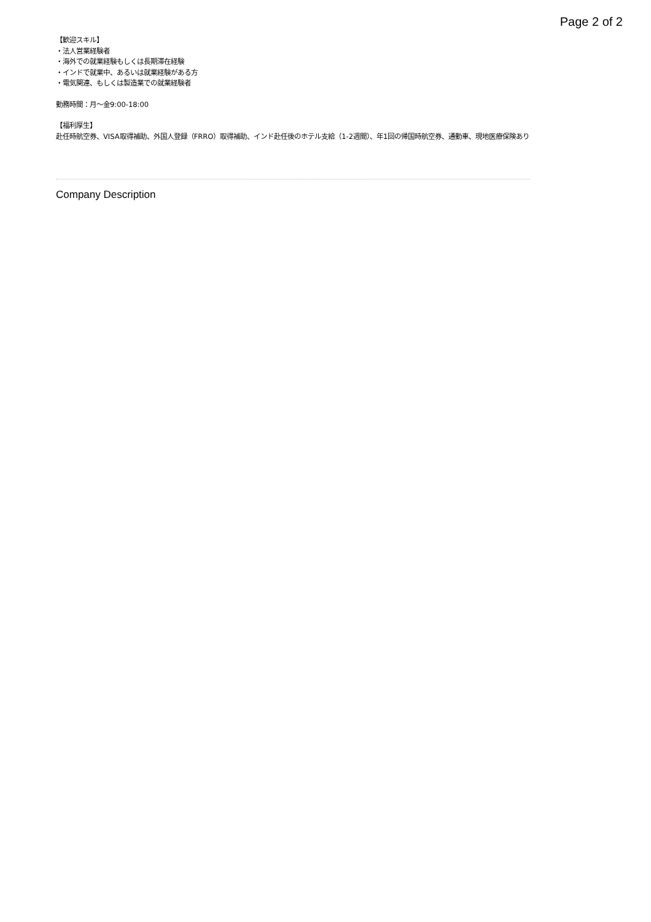Page 2 of 2
【歓迎スキル】
・法人営業経験者
・海外での就業経験もしくは長期滞在経験
・インドで就業中、あるいは就業経験がある方
・電気関連、もしくは製造業での就業経験者
勤務時間：月〜金9:00-18:00
【福利厚生】
赴任時航空券、VISA取得補助、外国人登録（FRRO）取得補助、インド赴任後のホテル支給（1-2週間）、年1回の帰国時航空券、通勤車、現地医療保険あり
Company Description